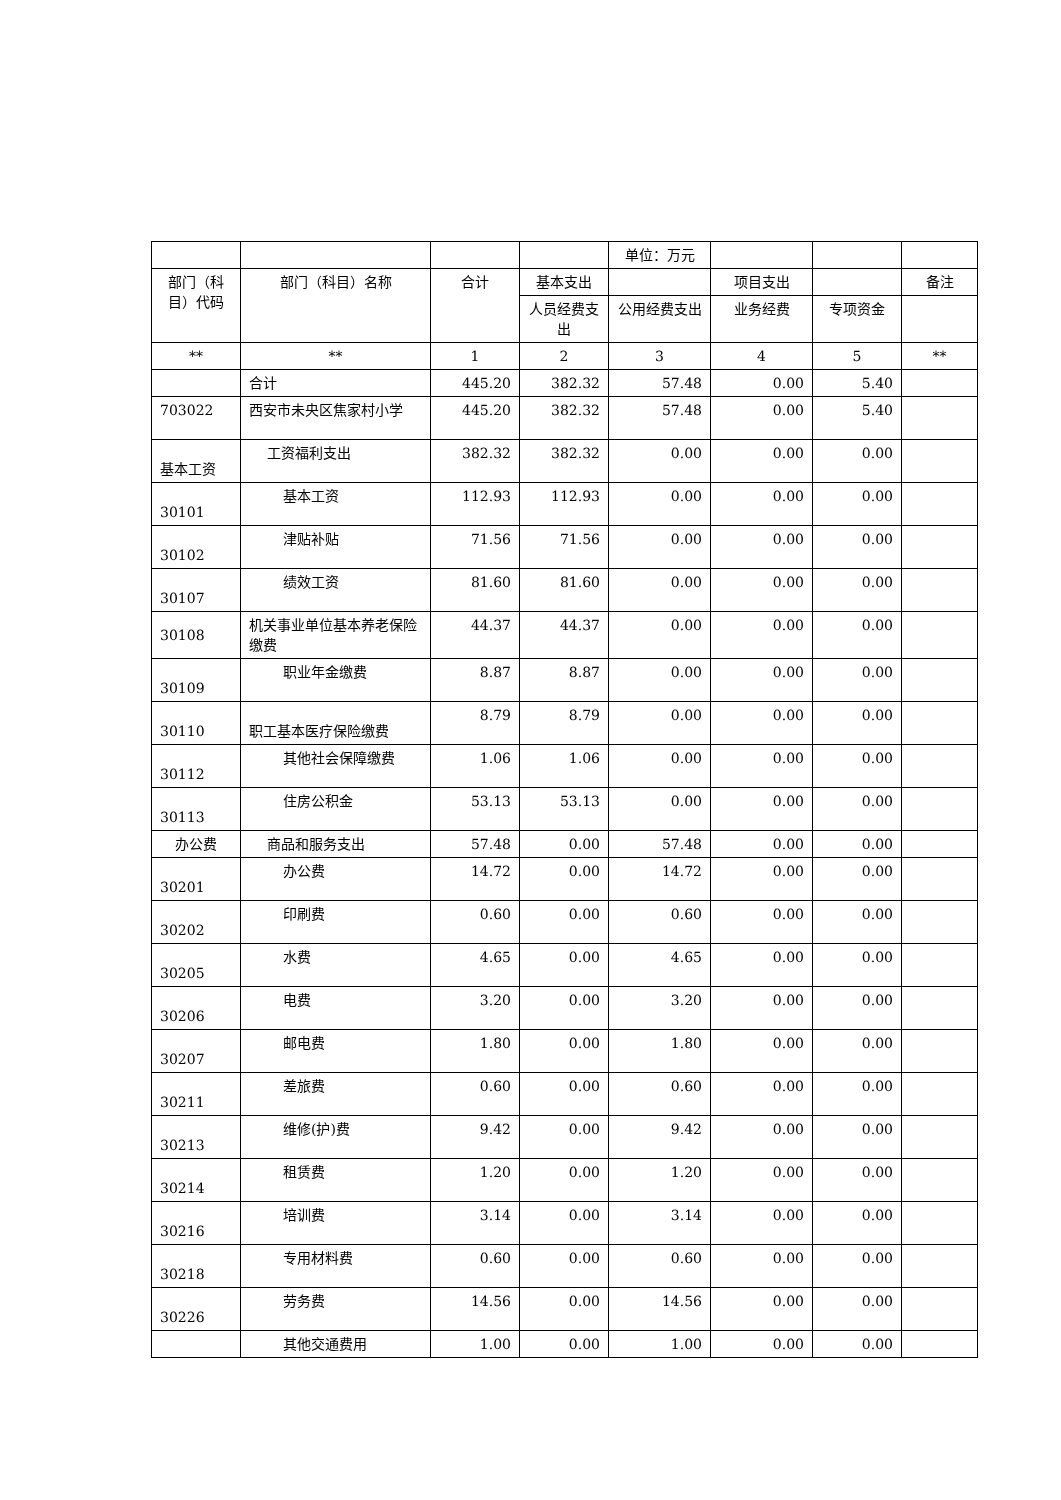| | | | | 单位：万元 | | | |
| 部门（科目）代码 | 部门（科目）名称 | 合计 | 基本支出 | | 项目支出 | | 备注 |
| | | | 人员经费支出 | 公用经费支出 | 业务经费 | 专项资金 | |
| ** | ** | 1 | 2 | 3 | 4 | 5 | ** |
| | 合计 | 445.20 | 382.32 | 57.48 | 0.00 | 5.40 | |
| 703022 | 西安市未央区焦家村小学 | 445.20 | 382.32 | 57.48 | 0.00 | 5.40 | |
| 基本工资 | 工资福利支出 | 382.32 | 382.32 | 0.00 | 0.00 | 0.00 | |
| 30101 | 基本工资 | 112.93 | 112.93 | 0.00 | 0.00 | 0.00 | |
| 30102 | 津贴补贴 | 71.56 | 71.56 | 0.00 | 0.00 | 0.00 | |
| 30107 | 绩效工资 | 81.60 | 81.60 | 0.00 | 0.00 | 0.00 | |
| 30108 | 机关事业单位基本养老保险缴费 | 44.37 | 44.37 | 0.00 | 0.00 | 0.00 | |
| 30109 | 职业年金缴费 | 8.87 | 8.87 | 0.00 | 0.00 | 0.00 | |
| 30110 | 职工基本医疗保险缴费 | 8.79 | 8.79 | 0.00 | 0.00 | 0.00 | |
| 30112 | 其他社会保障缴费 | 1.06 | 1.06 | 0.00 | 0.00 | 0.00 | |
| 30113 | 住房公积金 | 53.13 | 53.13 | 0.00 | 0.00 | 0.00 | |
| 办公费 | 商品和服务支出 | 57.48 | 0.00 | 57.48 | 0.00 | 0.00 | |
| 30201 | 办公费 | 14.72 | 0.00 | 14.72 | 0.00 | 0.00 | |
| 30202 | 印刷费 | 0.60 | 0.00 | 0.60 | 0.00 | 0.00 | |
| 30205 | 水费 | 4.65 | 0.00 | 4.65 | 0.00 | 0.00 | |
| 30206 | 电费 | 3.20 | 0.00 | 3.20 | 0.00 | 0.00 | |
| 30207 | 邮电费 | 1.80 | 0.00 | 1.80 | 0.00 | 0.00 | |
| 30211 | 差旅费 | 0.60 | 0.00 | 0.60 | 0.00 | 0.00 | |
| 30213 | 维修(护)费 | 9.42 | 0.00 | 9.42 | 0.00 | 0.00 | |
| 30214 | 租赁费 | 1.20 | 0.00 | 1.20 | 0.00 | 0.00 | |
| 30216 | 培训费 | 3.14 | 0.00 | 3.14 | 0.00 | 0.00 | |
| 30218 | 专用材料费 | 0.60 | 0.00 | 0.60 | 0.00 | 0.00 | |
| 30226 | 劳务费 | 14.56 | 0.00 | 14.56 | 0.00 | 0.00 | |
| | 其他交通费用 | 1.00 | 0.00 | 1.00 | 0.00 | 0.00 | |